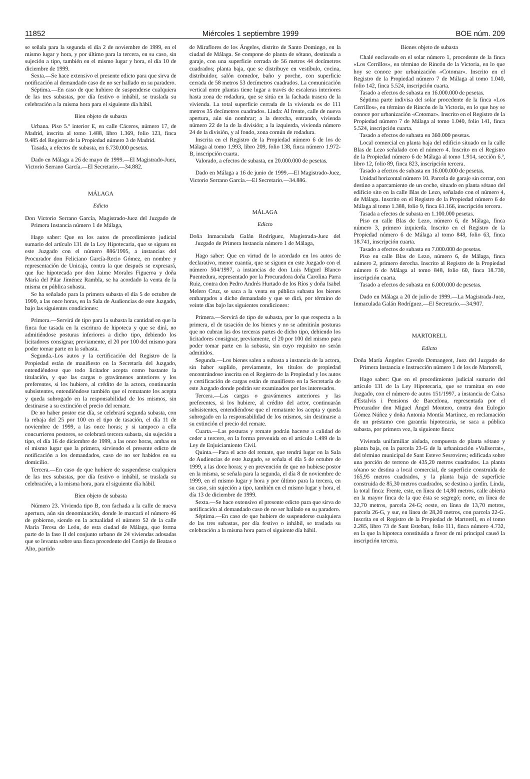11852 Miércoles 1 septiembre 1999 BOE núm. 209
se señala para la segunda el día 2 de noviembre de 1999, en el mismo lugar y hora, y por último para la tercera, en su caso, sin sujeción a tipo, también en el mismo lugar y hora, el día 10 de diciembre de 1999.
Sexta.—Se hace extensivo el presente edicto para que sirva de notificación al demandado caso de no ser hallado en su paradero.
Séptima.—En caso de que hubiere de suspenderse cualquiera de las tres subastas, por día festivo o inhábil, se traslada su celebración a la misma hora para el siguiente día hábil.
Bien objeto de subasta
Urbana. Piso 5.º interior E, en calle Cáceres, número 17, de Madrid, inscrita al tomo 1.488, libro 1.369, folio 123, finca 9.485 del Registro de la Propiedad número 3 de Madrid.
Tasada, a efectos de subasta, en 6.730.000 pesetas.
Dado en Málaga a 26 de mayo de 1999.—El Magistrado-Juez, Victorio Serrano García.—El Secretario.—34.882.
MÁLAGA
Edicto
Don Victorio Serrano García, Magistrado-Juez del Juzgado de Primera Instancia número 1 de Málaga,
Hago saber: Que en los autos de procedimiento judicial sumario del artículo 131 de la Ley Hipotecaria, que se siguen en este Juzgado con el número 886/1995, a instancias del Procurador don Feliciano García-Recio Gómez, en nombre y representación de Unicaja, contra la que después se expresará, que fue hipotecada por don Jaime Morales Figueroa y doña María del Pilar Jiménez Rambla, se ha acordado la venta de la misma en pública subasta.
Se ha señalado para la primera subasta el día 5 de octubre de 1999, a las once horas, en la Sala de Audiencias de este Juzgado, bajo las siguientes condiciones:
Primera.—Servirá de tipo para la subasta la cantidad en que la finca fue tasada en la escritura de hipoteca y que se dirá, no admitiéndose posturas inferiores a dicho tipo, debiendo los licitadores consignar, previamente, el 20 por 100 del mismo para poder tomar parte en la subasta.
Segunda.-Los autos y la certificación del Registro de la Propiedad están de manifiesto en la Secretaría del Juzgado, entendiéndose que todo licitador acepta como bastante la titulación, y que las cargas o gravámenes anteriores y los preferentes, si los hubiere, al crédito de la actora, continuarán subsistentes, entendiéndose también que el rematante los acepta y queda subrogado en la responsabilidad de los mismos, sin destinarse a su extinción el precio del remate.
De no haber postor ese día, se celebrará segunda subasta, con la rebaja del 25 por 100 en el tipo de tasación, el día 11 de noviembre de 1999, a las once horas; y si tampoco a ella concurrieren postores, se celebrará tercera subasta, sin sujeción a tipo, el día 16 de diciembre de 1999, a las once horas, ambas en el mismo lugar que la primera, sirviendo el presente edicto de notificación a los demandados, caso de no ser habidos en su domicilio.
Tercera.—En caso de que hubiere de suspenderse cualquiera de las tres subastas, por día festivo o inhábil, se traslada su celebración, a la misma hora, para el siguiente día hábil.
Bien objeto de subasta
Número 23. Vivienda tipo B, con fachada a la calle de nueva apertura, aún sin denominación, donde le marcará el número 46 de gobierno, siendo en la actualidad el número 52 de la calle María Teresa de León, de esta ciudad de Málaga, que forma parte de la fase II del conjunto urbano de 24 viviendas adosadas que se levanta sobre una finca procedente del Cortijo de Beatas o Alto, partido
de Miraflores de los Ángeles, distrito de Santo Domingo, en la ciudad de Málaga. Se compone de planta de sótano, destinada a garaje, con una superficie cerrada de 56 metros 44 decímetros cuadrados; planta baja, que se distribuye en vestíbulo, cocina, distribuidor, salón comedor, baño y porche, con superficie cerrada de 58 metros 53 decímetros cuadrados. La comunicación vertical entre plantas tiene lugar a través de escaleras interiores hasta zona de rodadura, que se sitúa en la fachada trasera de la vivienda. La total superficie cerrada de la vivienda es de 111 metros 35 decímetros cuadrados. Linda: Al frente, calle de nueva apertura, aún sin nombrar; a la derecha, entrando, vivienda número 22 de la de la división; a la izquierda, vivienda número 24 de la división, y al fondo, zona común de rodadura.
Inscrita en el Registro de la Propiedad número 6 de los de Málaga al tomo 1.993, libro 209, folio 138, finca número 1.972-B, inscripción cuarta.
Valorado, a efectos de subasta, en 20.000.000 de pesetas.
Dado en Málaga a 16 de junio de 1999.—El Magistrado-Juez, Victorio Serrano García.—El Secretario.—34.886.
MÁLAGA
Edicto
Doña Inmaculada Galán Rodríguez, Magistrada-Juez del Juzgado de Primera Instancia número 1 de Málaga,
Hago saber: Que en virtud de lo acordado en los autos de declarativo, menor cuantía, que se siguen en este Juzgado con el número 504/1997, a instancias de don Luis Miguel Blanco Puentedura, representado por la Procuradora doña Carolina Parra Ruiz, contra don Pedro Andrés Hurtado de los Ríos y doña Isabel Melero Cruz, se saca a la venta en pública subasta los bienes embargados a dicho demandado y que se dirá, por término de veinte días bajo las siguientes condiciones:
Primera.—Servirá de tipo de subasta, por lo que respecta a la primera, el de tasación de los bienes y no se admitirán posturas que no cubran las dos terceras partes de dicho tipo, debiendo los licitadores consignar, previamente, el 20 por 100 del mismo para poder tomar parte en la subasta, sin cuyo requisito no serán admitidos.
Segunda.—Los bienes salen a subasta a instancia de la actora, sin haber suplido, previamente, los títulos de propiedad encontrándose inscrita en el Registro de la Propiedad y los autos y certificación de cargas están de manifiesto en la Secretaría de este Juzgado donde podrán ser examinados por los interesados.
Tercera.—Las cargas o gravámenes anteriores y las preferentes, si los hubiere, al crédito del actor, continuarán subsistentes, entendiéndose que el rematante los acepta y queda subrogado en la responsabilidad de los mismos, sin destinarse a su extinción el precio del remate.
Cuarta.—Las posturas y remate podrán hacerse a calidad de ceder a tercero, en la forma prevenida en el artículo 1.499 de la Ley de Enjuiciamiento Civil.
Quinta.—Para el acto del remate, que tendrá lugar en la Sala de Audiencias de este Juzgado, se señala el día 5 de octubre de 1999, a las doce horas; y en prevención de que no hubiese postor en la misma, se señala para la segunda, el día 8 de noviembre de 1999, en el mismo lugar y hora y por último para la tercera, en su caso, sin sujeción a tipo, también en el mismo lugar y hora, el día 13 de diciembre de 1999.
Sexta.—Se hace extensivo el presente edicto para que sirva de notificación al demandado caso de no ser hallado en su paradero.
Séptima.—En caso de que hubiere de suspenderse cualquiera de las tres subastas, por día festivo o inhábil, se traslada su celebración a la misma hora para el siguiente día hábil.
Bienes objeto de subasta
Chalé enclavado en el solar número 1, procedente de la finca «Los Cerrillos», en término de Rincón de la Victoria, en lo que hoy se conoce por urbanización «Cotomar». Inscrito en el Registro de la Propiedad número 7 de Málaga al tomo 1.040, folio 142, finca 5.524, inscripción cuarta.
Tasado a efectos de subasta en 16.000.000 de pesetas.
Séptima parte indivisa del solar procedente de la finca «Los Cerrillos», en término de Rincón de la Victoria, en lo que hoy se conoce por urbanización «Cotomar». Inscrito en el Registro de la Propiedad número 7 de Málaga al tomo 1.040, folio 141, finca 5.524, inscripción cuarta.
Tasado a efectos de subasta en 360.000 pesetas.
Local comercial en planta baja del edificio situado en la calle Blas de Lezo señalado con el número 4. Inscrito en el Registro de la Propiedad número 6 de Málaga al tomo 1.914, sección 6.ª, libro 12, folio 89, finca 823, inscripción tercera.
Tasado a efectos de subasta en 16.000.000 de pesetas.
Unidad horizontal número 10. Parcela de garaje sin cerrar, con destino a aparcamiento de un coche, situado en planta sótano del edificio sito en la calle Blas de Lezo, señalado con el número 4, de Málaga. Inscrito en el Registro de la Propiedad número 6 de Málaga al tomo 1.388, folio 9, finca 61.166, inscripción tercera.
Tasada a efectos de subasta en 1.100.000 pesetas.
Piso en calle Blas de Lezo, número 6, de Málaga, finca número 3, primero izquierda. Inscrito en el Registro de la Propiedad número 6 de Málaga al tomo 848, folio 63, finca 18.741, inscripción cuarta.
Tasado a efectos de subasta en 7.000.000 de pesetas.
Piso en calle Blas de Lezo, número 6, de Málaga, finca número 2, primero derecha. Inscrito al Registro de la Propiedad número 6 de Málaga al tomo 848, folio 60, finca 18.739, inscripción cuarta.
Tasado a efectos de subasta en 6.000.000 de pesetas.
Dado en Málaga a 20 de julio de 1999.—La Magistrada-Juez, Inmaculada Galán Rodríguez.—El Secretario.—34.907.
MARTORELL
Edicto
Doña María Ángeles Cavedo Demangeot, Juez del Juzgado de Primera Instancia e Instrucción número 1 de los de Martorell,
Hago saber: Que en el procedimiento judicial sumario del artículo 131 de la Ley Hipotecaria, que se tramitan en este Juzgado, con el número de autos 151/1997, a instancia de Caixa d'Estalvis i Pensions de Barcelona, representada por el Procurador don Miguel Ángel Montero, contra don Eulogio Gómez Núñez y doña Antonia Montía Martínez, en reclamación de un préstamo con garantía hipotecaria, se saca a pública subasta, por primera vez, la siguiente finca:
Vivienda unifamiliar aislada, compuesta de planta sótano y planta baja, en la parcela 23-G de la urbanización «Vallserrat», del término municipal de Sant Esteve Sesrovires; edificada sobre una porción de terreno de 435,20 metros cuadrados. La planta sótano se destina a local comercial, de superficie construida de 165,95 metros cuadrados, y la planta baja de superficie construida de 85,30 metros cuadrados, se destina a jardín. Linda, la total finca: Frente, este, en línea de 14,80 metros, calle abierta en la mayor finca de la que ésta se segregó; norte, en línea de 32,70 metros, parcela 24-G; oeste, en línea de 13,70 metros, parcela 26-G, y sur, en línea de 28,20 metros, con parcela 22-G. Inscrita en el Registro de la Propiedad de Martorell, en el tomo 2.285, libro 73 de Sant Esteban, folio 111, finca número 4.732, en la que la hipoteca constituida a favor de mi principal causó la inscripción tercera.